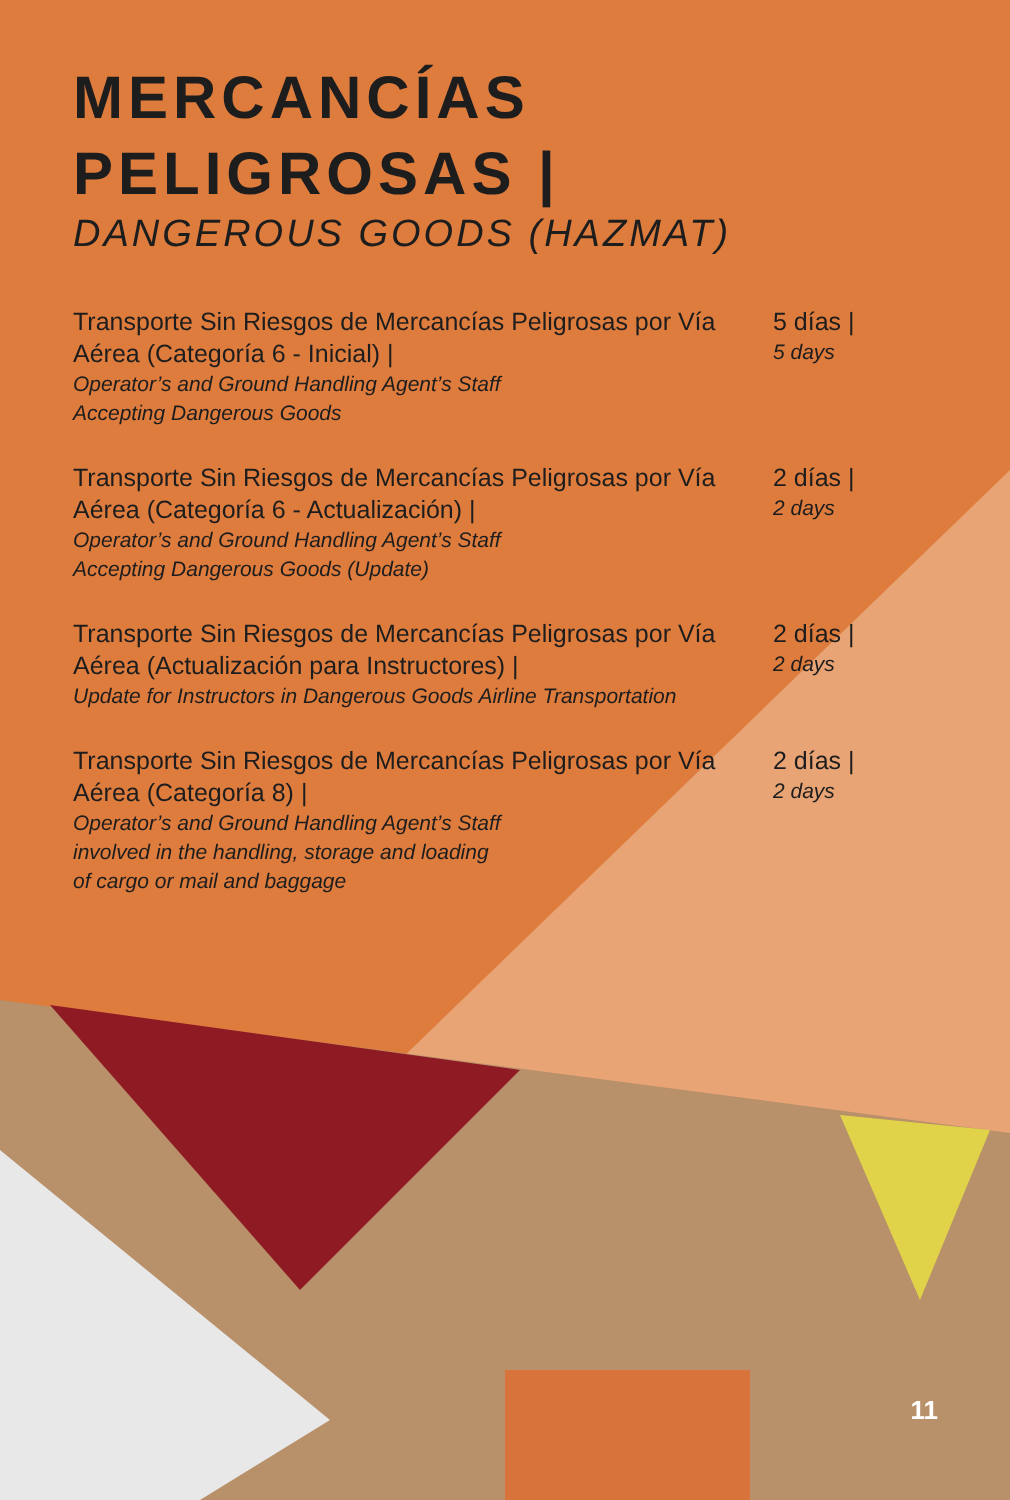MERCANCÍAS
PELIGROSAS |
DANGEROUS GOODS (HAZMAT)
Transporte Sin Riesgos de Mercancías Peligrosas por Vía Aérea (Categoría 6 - Inicial) |
Operator’s and Ground Handling Agent’s Staff
Accepting Dangerous Goods
5 días |
5 days
Transporte Sin Riesgos de Mercancías Peligrosas por Vía Aérea (Categoría 6 - Actualización) |
Operator’s and Ground Handling Agent’s Staff
Accepting Dangerous Goods (Update)
2 días |
2 days
Transporte Sin Riesgos de Mercancías Peligrosas por Vía Aérea (Actualización para Instructores) |
Update for Instructors in Dangerous Goods Airline Transportation
2 días |
2 days
Transporte Sin Riesgos de Mercancías Peligrosas por Vía Aérea (Categoría 8) |
Operator’s and Ground Handling Agent’s Staff
involved in the handling, storage and loading
of cargo or mail and baggage
2 días |
2 days
11